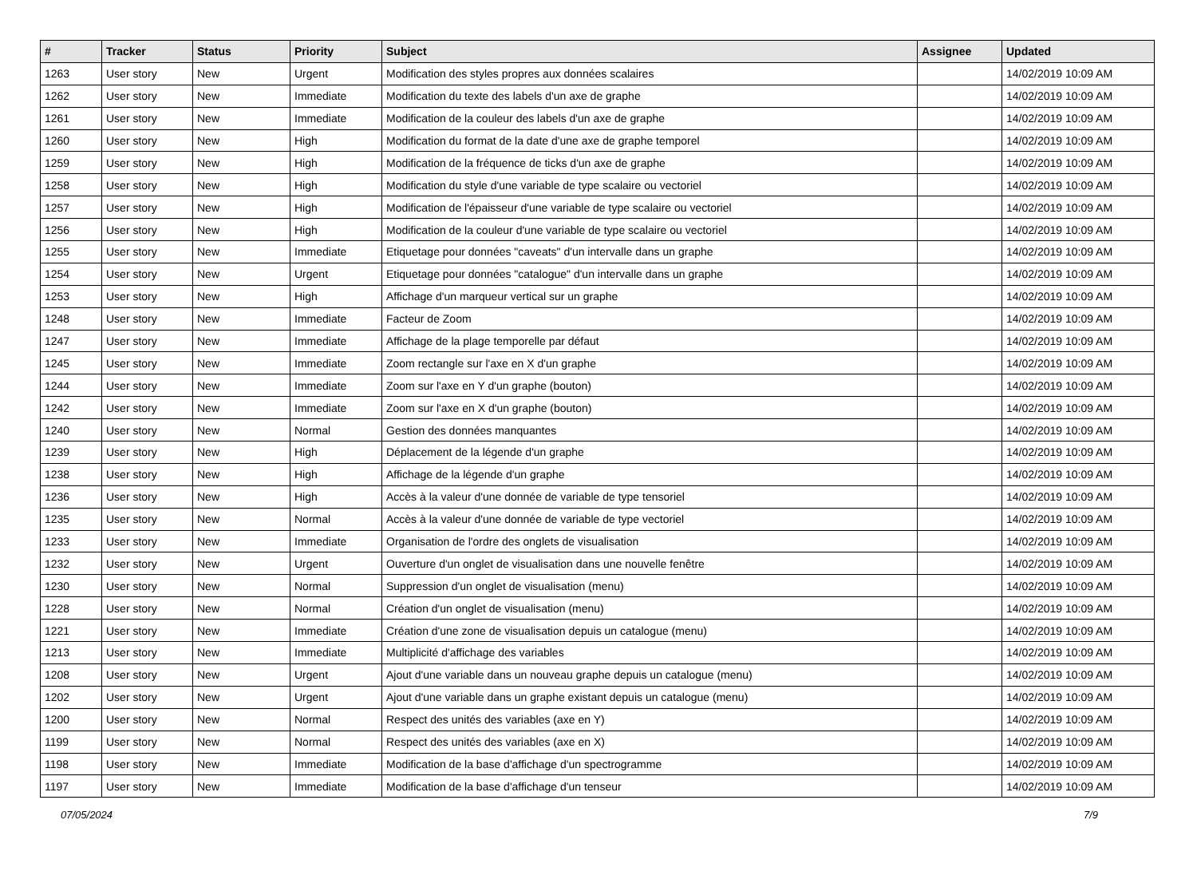| # | Tracker | Status | Priority | Subject | Assignee | Updated |
| --- | --- | --- | --- | --- | --- | --- |
| 1263 | User story | New | Urgent | Modification des styles propres aux données scalaires | | 14/02/2019 10:09 AM |
| 1262 | User story | New | Immediate | Modification du texte des labels d'un axe de graphe | | 14/02/2019 10:09 AM |
| 1261 | User story | New | Immediate | Modification de la couleur des labels d'un axe de graphe | | 14/02/2019 10:09 AM |
| 1260 | User story | New | High | Modification du format de la date d'une axe de graphe temporel | | 14/02/2019 10:09 AM |
| 1259 | User story | New | High | Modification de la fréquence de ticks d'un axe de graphe | | 14/02/2019 10:09 AM |
| 1258 | User story | New | High | Modification du style d'une variable de type scalaire ou vectoriel | | 14/02/2019 10:09 AM |
| 1257 | User story | New | High | Modification de l'épaisseur d'une variable de type scalaire ou vectoriel | | 14/02/2019 10:09 AM |
| 1256 | User story | New | High | Modification de la couleur d'une variable de type scalaire ou vectoriel | | 14/02/2019 10:09 AM |
| 1255 | User story | New | Immediate | Etiquetage pour données "caveats" d'un intervalle dans un graphe | | 14/02/2019 10:09 AM |
| 1254 | User story | New | Urgent | Etiquetage pour données "catalogue" d'un intervalle dans un graphe | | 14/02/2019 10:09 AM |
| 1253 | User story | New | High | Affichage d'un marqueur vertical sur un graphe | | 14/02/2019 10:09 AM |
| 1248 | User story | New | Immediate | Facteur de Zoom | | 14/02/2019 10:09 AM |
| 1247 | User story | New | Immediate | Affichage de la plage temporelle par défaut | | 14/02/2019 10:09 AM |
| 1245 | User story | New | Immediate | Zoom rectangle sur l'axe en X d'un graphe | | 14/02/2019 10:09 AM |
| 1244 | User story | New | Immediate | Zoom sur l'axe en Y d'un graphe (bouton) | | 14/02/2019 10:09 AM |
| 1242 | User story | New | Immediate | Zoom sur l'axe en X d'un graphe (bouton) | | 14/02/2019 10:09 AM |
| 1240 | User story | New | Normal | Gestion des données manquantes | | 14/02/2019 10:09 AM |
| 1239 | User story | New | High | Déplacement de la légende d'un graphe | | 14/02/2019 10:09 AM |
| 1238 | User story | New | High | Affichage de la légende d'un graphe | | 14/02/2019 10:09 AM |
| 1236 | User story | New | High | Accès à la valeur d'une donnée de variable de type tensoriel | | 14/02/2019 10:09 AM |
| 1235 | User story | New | Normal | Accès à la valeur d'une donnée de variable de type vectoriel | | 14/02/2019 10:09 AM |
| 1233 | User story | New | Immediate | Organisation de l'ordre des onglets de visualisation | | 14/02/2019 10:09 AM |
| 1232 | User story | New | Urgent | Ouverture d'un onglet de visualisation dans une nouvelle fenêtre | | 14/02/2019 10:09 AM |
| 1230 | User story | New | Normal | Suppression d'un onglet de visualisation (menu) | | 14/02/2019 10:09 AM |
| 1228 | User story | New | Normal | Création d'un onglet de visualisation (menu) | | 14/02/2019 10:09 AM |
| 1221 | User story | New | Immediate | Création d'une zone de visualisation depuis un catalogue (menu) | | 14/02/2019 10:09 AM |
| 1213 | User story | New | Immediate | Multiplicité d'affichage des variables | | 14/02/2019 10:09 AM |
| 1208 | User story | New | Urgent | Ajout d'une variable dans un nouveau graphe depuis un catalogue (menu) | | 14/02/2019 10:09 AM |
| 1202 | User story | New | Urgent | Ajout d'une variable dans un graphe existant depuis un catalogue (menu) | | 14/02/2019 10:09 AM |
| 1200 | User story | New | Normal | Respect des unités des variables (axe en Y) | | 14/02/2019 10:09 AM |
| 1199 | User story | New | Normal | Respect des unités des variables (axe en X) | | 14/02/2019 10:09 AM |
| 1198 | User story | New | Immediate | Modification de la base d'affichage d'un spectrogramme | | 14/02/2019 10:09 AM |
| 1197 | User story | New | Immediate | Modification de la base d'affichage d'un tenseur | | 14/02/2019 10:09 AM |
07/05/2024 7/9